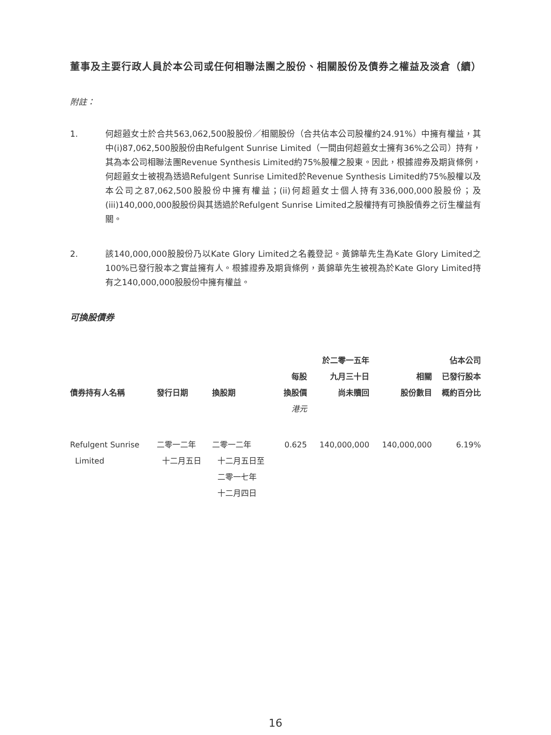董事及主要行政人員於本公司或任何相聯法團之股份、相關股份及債券之權益及淡倉（續）
附註：
1. 何超蕸女士於合共563,062,500股股份／相關股份（合共佔本公司股權約24.91%）中擁有權益，其中(i)87,062,500股股份由Refulgent Sunrise Limited（一間由何超蕸女士擁有36%之公司）持有，其為本公司相聯法團Revenue Synthesis Limited約75%股權之股東。因此，根據證券及期貨條例，何超蕸女士被視為透過Refulgent Sunrise Limited於Revenue Synthesis Limited約75%股權以及本公司之87,062,500股股份中擁有權益；(ii)何超蕸女士個人持有336,000,000股股份；及(iii)140,000,000股股份與其透過於Refulgent Sunrise Limited之股權持有可換股債券之衍生權益有關。
2. 該140,000,000股股份乃以Kate Glory Limited之名義登記。黃錦華先生為Kate Glory Limited之100%已發行股本之實益擁有人。根據證券及期貨條例，黃錦華先生被視為於Kate Glory Limited持有之140,000,000股股份中擁有權益。
可換股債券
| 債券持有人名稱 | 發行日期 | 換股期 | 每股 換股價 | 於二零一五年 九月三十日 尚未贖回 | 相關 股份數目 | 佔本公司 已發行股本 概約百分比 |
| --- | --- | --- | --- | --- | --- | --- |
| | | | 港元 | | | |
| Refulgent Sunrise Limited | 二零一二年 十二月五日 | 二零一二年 十二月五日至 二零一七年 十二月四日 | 0.625 | 140,000,000 | 140,000,000 | 6.19% |
16